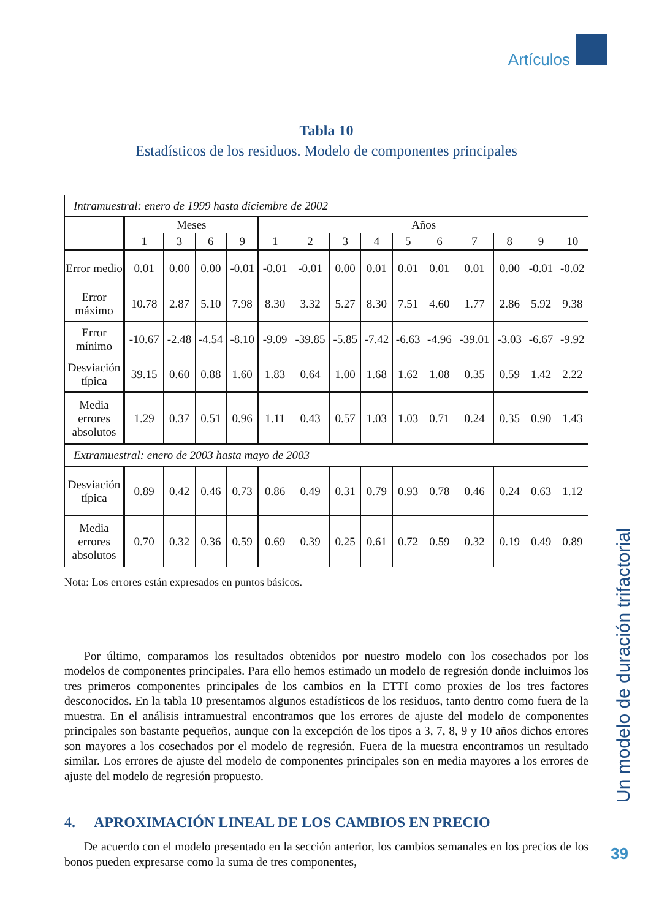Artículos
Un modelo de duración trifactorial
39
Tabla 10
Estadísticos de los residuos. Modelo de componentes principales
| Intramuestral: enero de 1999 hasta diciembre de 2002 | | | | | | | | | | | | | | |
| | Meses | | | | Años | | | | | | | | | |
| | 1 | 3 | 6 | 9 | 1 | 2 | 3 | 4 | 5 | 6 | 7 | 8 | 9 | 10 |
| Error medio | 0.01 | 0.00 | 0.00 | -0.01 | -0.01 | -0.01 | 0.00 | 0.01 | 0.01 | 0.01 | 0.01 | 0.00 | -0.01 | -0.02 |
| Error máximo | 10.78 | 2.87 | 5.10 | 7.98 | 8.30 | 3.32 | 5.27 | 8.30 | 7.51 | 4.60 | 1.77 | 2.86 | 5.92 | 9.38 |
| Error mínimo | -10.67 | -2.48 | -4.54 | -8.10 | -9.09 | -39.85 | -5.85 | -7.42 | -6.63 | -4.96 | -39.01 | -3.03 | -6.67 | -9.92 |
| Desviación típica | 39.15 | 0.60 | 0.88 | 1.60 | 1.83 | 0.64 | 1.00 | 1.68 | 1.62 | 1.08 | 0.35 | 0.59 | 1.42 | 2.22 |
| Media errores absolutos | 1.29 | 0.37 | 0.51 | 0.96 | 1.11 | 0.43 | 0.57 | 1.03 | 1.03 | 0.71 | 0.24 | 0.35 | 0.90 | 1.43 |
| Extramuestral: enero de 2003 hasta mayo de 2003 | | | | | | | | | | | | | | |
| Desviación típica | 0.89 | 0.42 | 0.46 | 0.73 | 0.86 | 0.49 | 0.31 | 0.79 | 0.93 | 0.78 | 0.46 | 0.24 | 0.63 | 1.12 |
| Media errores absolutos | 0.70 | 0.32 | 0.36 | 0.59 | 0.69 | 0.39 | 0.25 | 0.61 | 0.72 | 0.59 | 0.32 | 0.19 | 0.49 | 0.89 |
Nota: Los errores están expresados en puntos básicos.
Por último, comparamos los resultados obtenidos por nuestro modelo con los cosechados por los modelos de componentes principales. Para ello hemos estimado un modelo de regresión donde incluimos los tres primeros componentes principales de los cambios en la ETTI como proxies de los tres factores desconocidos. En la tabla 10 presentamos algunos estadísticos de los residuos, tanto dentro como fuera de la muestra. En el análisis intramuestral encontramos que los errores de ajuste del modelo de componentes principales son bastante pequeños, aunque con la excepción de los tipos a 3, 7, 8, 9 y 10 años dichos errores son mayores a los cosechados por el modelo de regresión. Fuera de la muestra encontramos un resultado similar. Los errores de ajuste del modelo de componentes principales son en media mayores a los errores de ajuste del modelo de regresión propuesto.
4. APROXIMACIÓN LINEAL DE LOS CAMBIOS EN PRECIO
De acuerdo con el modelo presentado en la sección anterior, los cambios semanales en los precios de los bonos pueden expresarse como la suma de tres componentes,